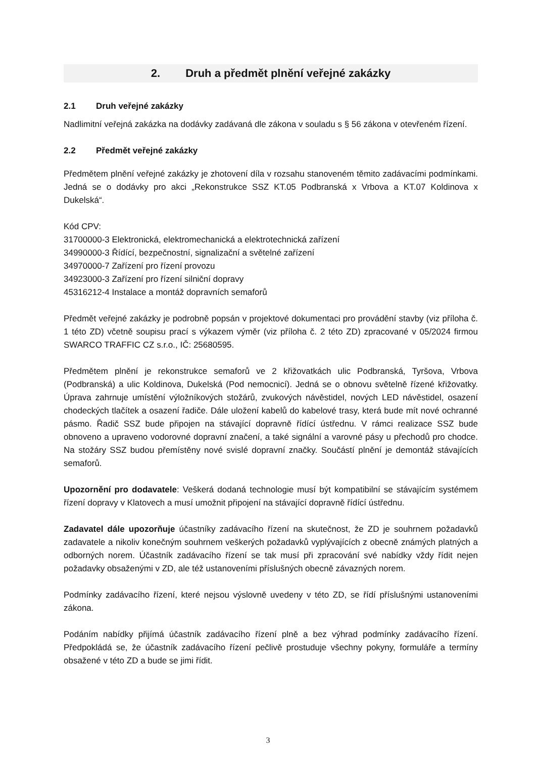2. Druh a předmět plnění veřejné zakázky
2.1 Druh veřejné zakázky
Nadlimitní veřejná zakázka na dodávky zadávaná dle zákona v souladu s § 56 zákona v otevřeném řízení.
2.2 Předmět veřejné zakázky
Předmětem plnění veřejné zakázky je zhotovení díla v rozsahu stanoveném těmito zadávacími podmínkami. Jedná se o dodávky pro akci „Rekonstrukce SSZ KT.05 Podbranská x Vrbova a KT.07 Koldinova x Dukelská“.
Kód CPV:
31700000-3 Elektronická, elektromechanická a elektrotechnická zařízení
34990000-3 Řídící, bezpečnostní, signalizační a světelné zařízení
34970000-7 Zařízení pro řízení provozu
34923000-3 Zařízení pro řízení silniční dopravy
45316212-4 Instalace a montáž dopravních semaforů
Předmět veřejné zakázky je podrobně popsán v projektové dokumentaci pro provádění stavby (viz příloha č. 1 této ZD) včetně soupisu prací s výkazem výměr (viz příloha č. 2 této ZD) zpracované v 05/2024 firmou SWARCO TRAFFIC CZ s.r.o., IČ: 25680595.
Předmětem plnění je rekonstrukce semaforů ve 2 křižovatkách ulic Podbranská, Tyršova, Vrbova (Podbranská) a ulic Koldinova, Dukelská (Pod nemocnicí). Jedná se o obnovu světelně řízené křižovatky. Úprava zahrnuje umístění výložníkových stožárů, zvukových návěstidel, nových LED návěstidel, osazení chodeckých tlačítek a osazení řadiče. Dále uložení kabelů do kabelové trasy, která bude mít nové ochranné pásmo. Řadič SSZ bude připojen na stávající dopravně řídící ústřednu. V rámci realizace SSZ bude obnoveno a upraveno vodorovné dopravní značení, a také signální a varovné pásy u přechodů pro chodce. Na stožáry SSZ budou přemístěny nové svislé dopravní značky. Součástí plnění je demontáž stávajících semaforů.
Upozornění pro dodavatele: Veškerá dodaná technologie musí být kompatibilní se stávajícím systémem řízení dopravy v Klatovech a musí umožnit připojení na stávající dopravně řídící ústřednu.
Zadavatel dále upozorňuje účastníky zadávacího řízení na skutečnost, že ZD je souhrnem požadavků zadavatele a nikoliv konečným souhrnem veškerých požadavků vyplývajících z obecně známých platných a odborných norem. Účastník zadávacího řízení se tak musí při zpracování své nabídky vždy řídit nejen požadavky obsaženými v ZD, ale též ustanoveními příslušných obecně závazných norem.
Podmínky zadávacího řízení, které nejsou výslovně uvedeny v této ZD, se řídí příslušnými ustanoveními zákona.
Podáním nabídky přijímá účastník zadávacího řízení plně a bez výhrad podmínky zadávacího řízení. Předpokládá se, že účastník zadávacího řízení pečlivě prostuduje všechny pokyny, formuláře a termíny obsažené v této ZD a bude se jimi řídit.
3